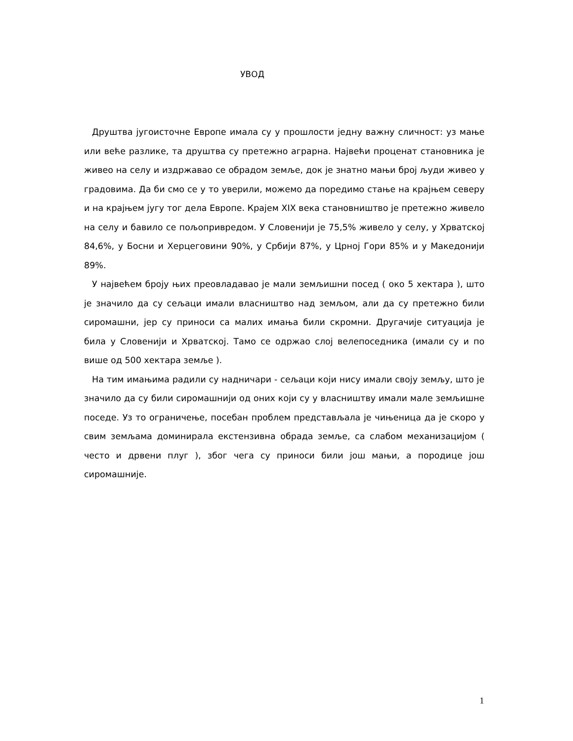УВОД
Друштва југоисточне Европе имала су у прошлости једну важну сличност: уз мање или веће разлике, та друштва су претежно аграрна. Највећи проценат становника је живео на селу и издржавао се обрадом земље, док је знатно мањи број људи живео у градовима. Да би смо се у то уверили, можемо да поредимо стање на крајњем северу и на крајњем југу тог дела Европе. Крајем XIX века становништво је претежно живело на селу и бавило се пољопривредом. У Словенији је 75,5% живело у селу, у Хрватској 84,6%, у Босни и Херцеговини 90%, у Србији 87%, у Црној Гори 85% и у Македонији 89%.
У највећем броју њих преовладавао је мали земљишни посед ( око 5 хектара ), што је значило да су сељаци имали власништво над земљом, али да су претежно били сиромашни, јер су приноси са малих имања били скромни. Другачије ситуација је била у Словенији и Хрватској. Тамо се одржао слој велепоседника (имали су и по више од 500 хектара земље ).
На тим имањима радили су надничари - сељаци који нису имали своју земљу, што је значило да су били сиромашнији од оних који су у власништву имали мале земљишне поседе. Уз то ограничење, посебан проблем представљала је чињеница да је скоро у свим земљама доминирала екстензивна обрада земље, са слабом механизацијом ( често и дрвени плуг ), због чега су приноси били још мањи, а породице још сиромашније.
1